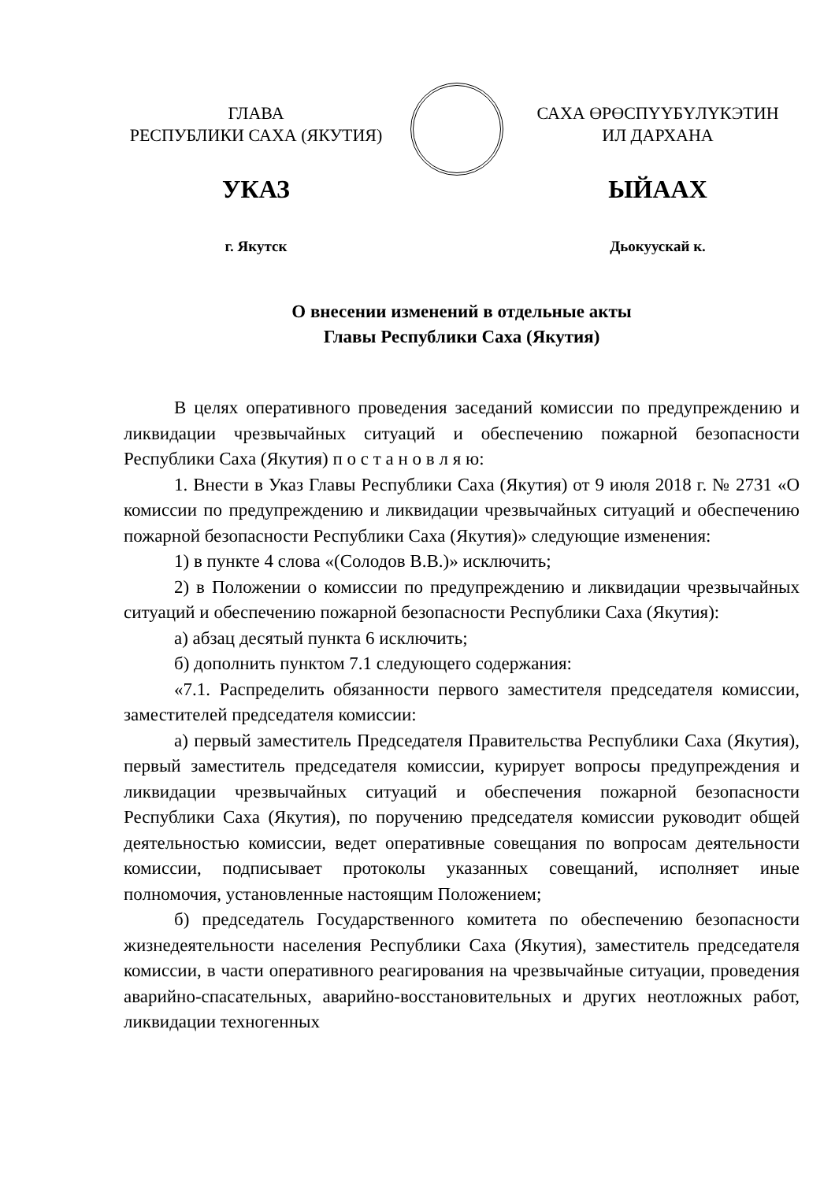ГЛАВА
РЕСПУБЛИКИ САХА (ЯКУТИЯ)
УКАЗ
г. Якутск
САХА ӨРӨСПҮҮБҮЛҮКЭТИН
ИЛ ДАРХАНА
ЫЙААХ
Дьокуускай к.
О внесении изменений в отдельные акты
Главы Республики Саха (Якутия)
В целях оперативного проведения заседаний комиссии по предупреждению и ликвидации чрезвычайных ситуаций и обеспечению пожарной безопасности Республики Саха (Якутия) п о с т а н о в л я ю:
1. Внести в Указ Главы Республики Саха (Якутия) от 9 июля 2018 г. № 2731 «О комиссии по предупреждению и ликвидации чрезвычайных ситуаций и обеспечению пожарной безопасности Республики Саха (Якутия)» следующие изменения:
1) в пункте 4 слова «(Солодов В.В.)» исключить;
2) в Положении о комиссии по предупреждению и ликвидации чрезвычайных ситуаций и обеспечению пожарной безопасности Республики Саха (Якутия):
а) абзац десятый пункта 6 исключить;
б) дополнить пунктом 7.1 следующего содержания:
«7.1. Распределить обязанности первого заместителя председателя комиссии, заместителей председателя комиссии:
а) первый заместитель Председателя Правительства Республики Саха (Якутия), первый заместитель председателя комиссии, курирует вопросы предупреждения и ликвидации чрезвычайных ситуаций и обеспечения пожарной безопасности Республики Саха (Якутия), по поручению председателя комиссии руководит общей деятельностью комиссии, ведет оперативные совещания по вопросам деятельности комиссии, подписывает протоколы указанных совещаний, исполняет иные полномочия, установленные настоящим Положением;
б) председатель Государственного комитета по обеспечению безопасности жизнедеятельности населения Республики Саха (Якутия), заместитель председателя комиссии, в части оперативного реагирования на чрезвычайные ситуации, проведения аварийно-спасательных, аварийно-восстановительных и других неотложных работ, ликвидации техногенных